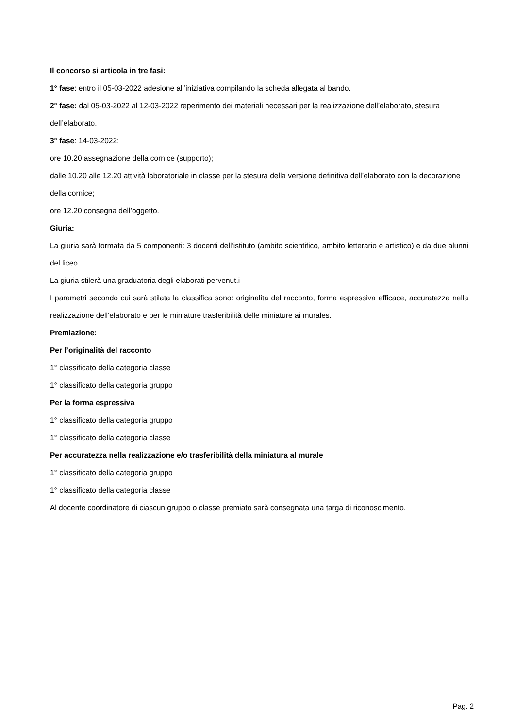Il concorso si articola in tre fasi:
1° fase: entro il 05-03-2022 adesione all’iniziativa compilando la scheda allegata al bando.
2° fase: dal 05-03-2022 al 12-03-2022 reperimento dei materiali necessari per la realizzazione dell’elaborato, stesura dell’elaborato.
3° fase: 14-03-2022:
ore 10.20 assegnazione della cornice (supporto);
dalle 10.20 alle 12.20 attività laboratoriale in classe per la stesura della versione definitiva dell’elaborato con la decorazione della cornice;
ore 12.20 consegna dell’oggetto.
Giuria:
La giuria sarà formata da 5 componenti: 3 docenti dell’istituto (ambito scientifico, ambito letterario e artistico) e da due alunni del liceo.
La giuria stilerà una graduatoria degli elaborati pervenut.i
I parametri secondo cui sarà stilata la classifica sono: originalità del racconto, forma espressiva efficace, accuratezza nella realizzazione dell’elaborato e per le miniature trasferibilità delle miniature ai murales.
Premiazione:
Per l’originalità del racconto
1° classificato della categoria classe
1° classificato della categoria gruppo
Per la forma espressiva
1° classificato della categoria gruppo
1° classificato della categoria classe
Per accuratezza nella realizzazione e/o trasferibilità della miniatura al murale
1° classificato della categoria gruppo
1° classificato della categoria classe
Al docente coordinatore di ciascun gruppo o classe premiato sarà consegnata una targa di riconoscimento.
Pag. 2